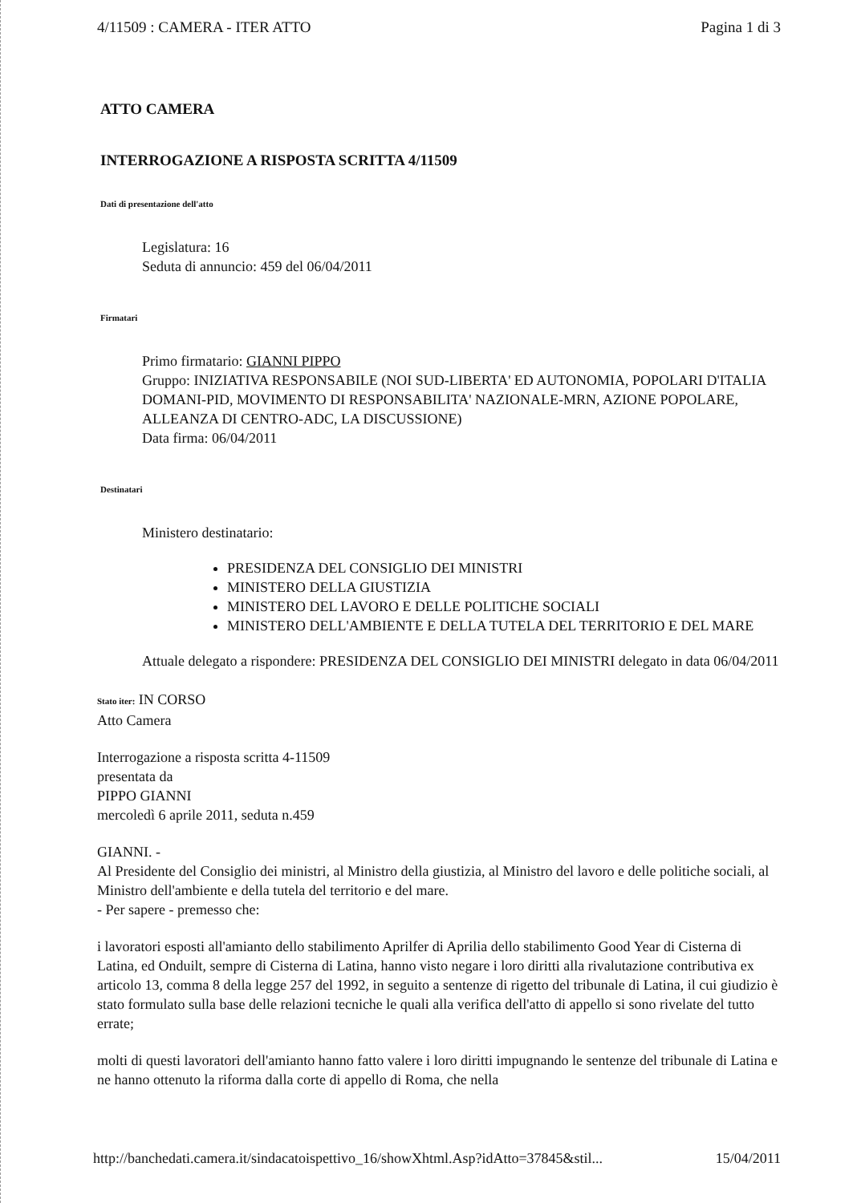4/11509 : CAMERA - ITER ATTO Pagina 1 di 3
ATTO CAMERA
INTERROGAZIONE A RISPOSTA SCRITTA 4/11509
Dati di presentazione dell'atto
Legislatura: 16
Seduta di annuncio: 459 del 06/04/2011
Firmatari
Primo firmatario: GIANNI PIPPO
Gruppo: INIZIATIVA RESPONSABILE (NOI SUD-LIBERTA' ED AUTONOMIA, POPOLARI D'ITALIA DOMANI-PID, MOVIMENTO DI RESPONSABILITA' NAZIONALE-MRN, AZIONE POPOLARE, ALLEANZA DI CENTRO-ADC, LA DISCUSSIONE)
Data firma: 06/04/2011
Destinatari
Ministero destinatario:
PRESIDENZA DEL CONSIGLIO DEI MINISTRI
MINISTERO DELLA GIUSTIZIA
MINISTERO DEL LAVORO E DELLE POLITICHE SOCIALI
MINISTERO DELL'AMBIENTE E DELLA TUTELA DEL TERRITORIO E DEL MARE
Attuale delegato a rispondere: PRESIDENZA DEL CONSIGLIO DEI MINISTRI delegato in data 06/04/2011
Stato iter: IN CORSO
Atto Camera
Interrogazione a risposta scritta 4-11509
presentata da
PIPPO GIANNI
mercoledì 6 aprile 2011, seduta n.459
GIANNI. -
Al Presidente del Consiglio dei ministri, al Ministro della giustizia, al Ministro del lavoro e delle politiche sociali, al Ministro dell'ambiente e della tutela del territorio e del mare.
- Per sapere - premesso che:
i lavoratori esposti all'amianto dello stabilimento Aprilfer di Aprilia dello stabilimento Good Year di Cisterna di Latina, ed Onduilt, sempre di Cisterna di Latina, hanno visto negare i loro diritti alla rivalutazione contributiva ex articolo 13, comma 8 della legge 257 del 1992, in seguito a sentenze di rigetto del tribunale di Latina, il cui giudizio è stato formulato sulla base delle relazioni tecniche le quali alla verifica dell'atto di appello si sono rivelate del tutto errate;
molti di questi lavoratori dell'amianto hanno fatto valere i loro diritti impugnando le sentenze del tribunale di Latina e ne hanno ottenuto la riforma dalla corte di appello di Roma, che nella
http://banchedati.camera.it/sindacatoispettivo_16/showXhtml.Asp?idAtto=37845&stil... 15/04/2011